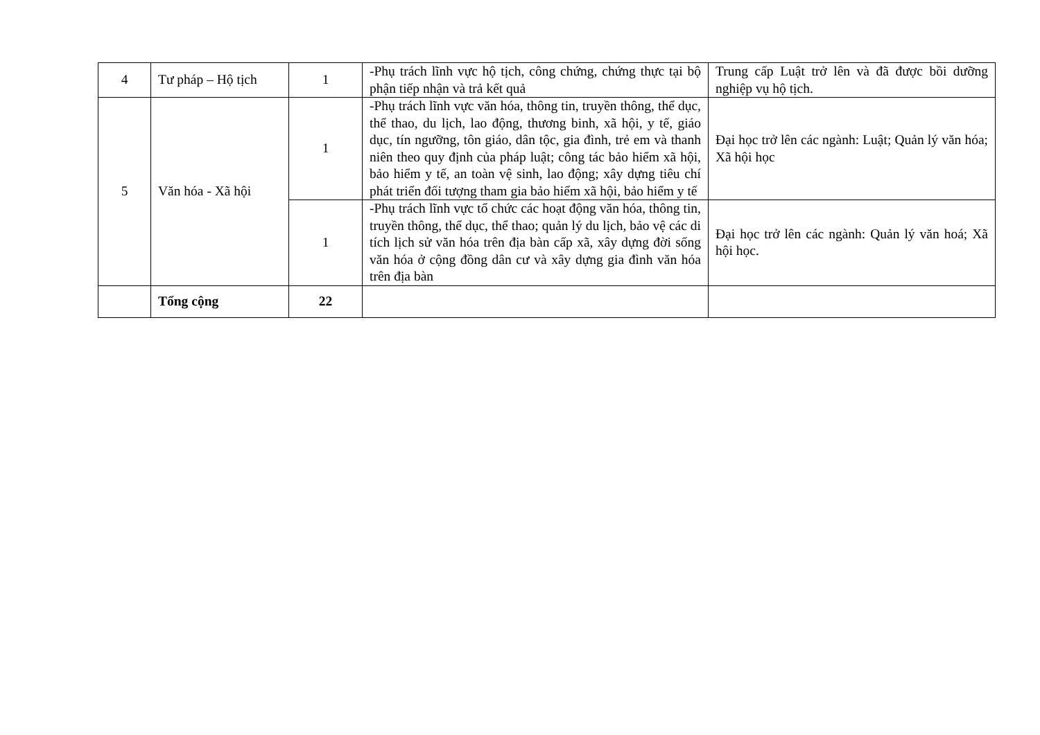| 4 | Tư pháp – Hộ tịch | 1 | -Phụ trách lĩnh vực hộ tịch, công chứng, chứng thực tại bộ phận tiếp nhận và trả kết quả | Trung cấp Luật trở lên và đã được bồi dưỡng nghiệp vụ hộ tịch. |
| 5 | Văn hóa - Xã hội | 1 | -Phụ trách lĩnh vực văn hóa, thông tin, truyền thông, thể dục, thể thao, du lịch, lao động, thương binh, xã hội, y tế, giáo dục, tín ngưỡng, tôn giáo, dân tộc, gia đình, trẻ em và thanh niên theo quy định của pháp luật; công tác bảo hiểm xã hội, bảo hiểm y tế, an toàn vệ sinh, lao động; xây dựng tiêu chí phát triển đối tượng tham gia bảo hiểm xã hội, bảo hiểm y tế | Đại học trở lên các ngành: Luật; Quản lý văn hóa; Xã hội học |
| | | 1 | -Phụ trách lĩnh vực tổ chức các hoạt động văn hóa, thông tin, truyền thông, thể dục, thể thao; quản lý du lịch, bảo vệ các di tích lịch sử văn hóa trên địa bàn cấp xã, xây dựng đời sống văn hóa ở cộng đồng dân cư và xây dựng gia đình văn hóa trên địa bàn | Đại học trở lên các ngành: Quản lý văn hoá; Xã hội học. |
| | Tổng cộng | 22 | | |